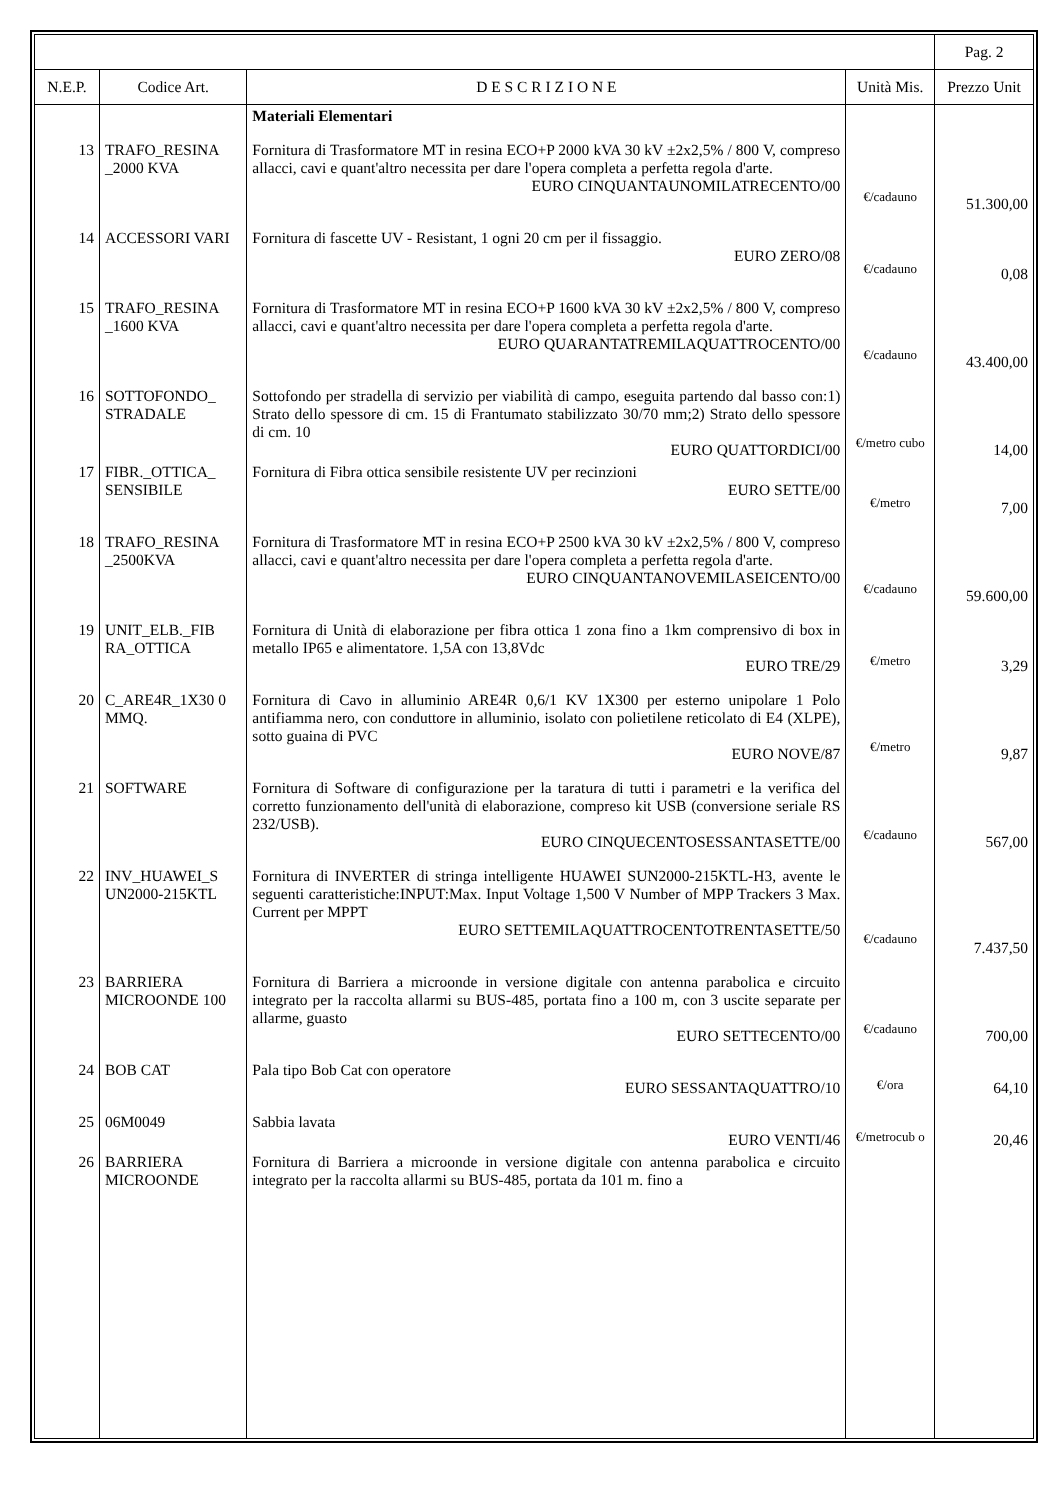| | | | | Pag. 2 |
| N.E.P. | Codice Art. | D E S C R I Z I O N E | Unità Mis. | Prezzo Unit |
| | | Materiali Elementari | | |
| 13 | TRAFO_RESINA _2000 KVA | Fornitura di Trasformatore MT in resina ECO+P 2000 kVA 30 kV ±2x2,5% / 800 V, compreso allacci, cavi e quant'altro necessita per dare l'opera completa a perfetta regola d'arte. EURO CINQUANTAUNOMILATRECENTO/00 | €/cadauno | 51.300,00 |
| 14 | ACCESSORI VARI | Fornitura di fascette UV - Resistant, 1 ogni 20 cm per il fissaggio. EURO ZERO/08 | €/cadauno | 0,08 |
| 15 | TRAFO_RESINA _1600 KVA | Fornitura di Trasformatore MT in resina ECO+P 1600 kVA 30 kV ±2x2,5% / 800 V, compreso allacci, cavi e quant'altro necessita per dare l'opera completa a perfetta regola d'arte. EURO QUARANTATREMILAQUATTROCENTO/00 | €/cadauno | 43.400,00 |
| 16 | SOTTOFONDO_ STRADALE | Sottofondo per stradella di servizio per viabilità di campo, eseguita partendo dal basso con:1) Strato dello spessore di cm. 15 di Frantumato stabilizzato 30/70 mm;2) Strato dello spessore di cm. 10 EURO QUATTORDICI/00 | €/metro cubo | 14,00 |
| 17 | FIBR._OTTICA_ SENSIBILE | Fornitura di Fibra ottica sensibile resistente UV per recinzioni EURO SETTE/00 | €/metro | 7,00 |
| 18 | TRAFO_RESINA _2500KVA | Fornitura di Trasformatore MT in resina ECO+P 2500 kVA 30 kV ±2x2,5% / 800 V, compreso allacci, cavi e quant'altro necessita per dare l'opera completa a perfetta regola d'arte. EURO CINQUANTANOVEMILASEICENTO/00 | €/cadauno | 59.600,00 |
| 19 | UNIT_ELB._FIB RA_OTTICA | Fornitura di Unità di elaborazione per fibra ottica 1 zona fino a 1km comprensivo di box in metallo IP65 e alimentatore. 1,5A con 13,8Vdc EURO TRE/29 | €/metro | 3,29 |
| 20 | C_ARE4R_1X30 0 MMQ. | Fornitura di Cavo in alluminio ARE4R 0,6/1 KV 1X300 per esterno unipolare 1 Polo antifiamma nero, con conduttore in alluminio, isolato con polietilene reticolato di E4 (XLPE), sotto guaina di PVC EURO NOVE/87 | €/metro | 9,87 |
| 21 | SOFTWARE | Fornitura di Software di configurazione per la taratura di tutti i parametri e la verifica del corretto funzionamento dell'unità di elaborazione, compreso kit USB (conversione seriale RS 232/USB). EURO CINQUECENTOSESSANTASETTE/00 | €/cadauno | 567,00 |
| 22 | INV_HUAWEI_S UN2000-215KTL | Fornitura di INVERTER di stringa intelligente HUAWEI SUN2000-215KTL-H3, avente le seguenti caratteristiche:INPUT:Max. Input Voltage 1,500 V Number of MPP Trackers 3 Max. Current per MPPT EURO SETTEMILAQUATTROCENTOTRENTASETTE/50 | €/cadauno | 7.437,50 |
| 23 | BARRIERA MICROONDE 100 | Fornitura di Barriera a microonde in versione digitale con antenna parabolica e circuito integrato per la raccolta allarmi su BUS-485, portata fino a 100 m, con 3 uscite separate per allarme, guasto EURO SETTECENTO/00 | €/cadauno | 700,00 |
| 24 | BOB CAT | Pala tipo Bob Cat con operatore EURO SESSANTAQUATTRO/10 | €/ora | 64,10 |
| 25 | 06M0049 | Sabbia lavata EURO VENTI/46 | €/metrocub o | 20,46 |
| 26 | BARRIERA MICROONDE | Fornitura di Barriera a microonde in versione digitale con antenna parabolica e circuito integrato per la raccolta allarmi su BUS-485, portata da 101 m. fino a | | |